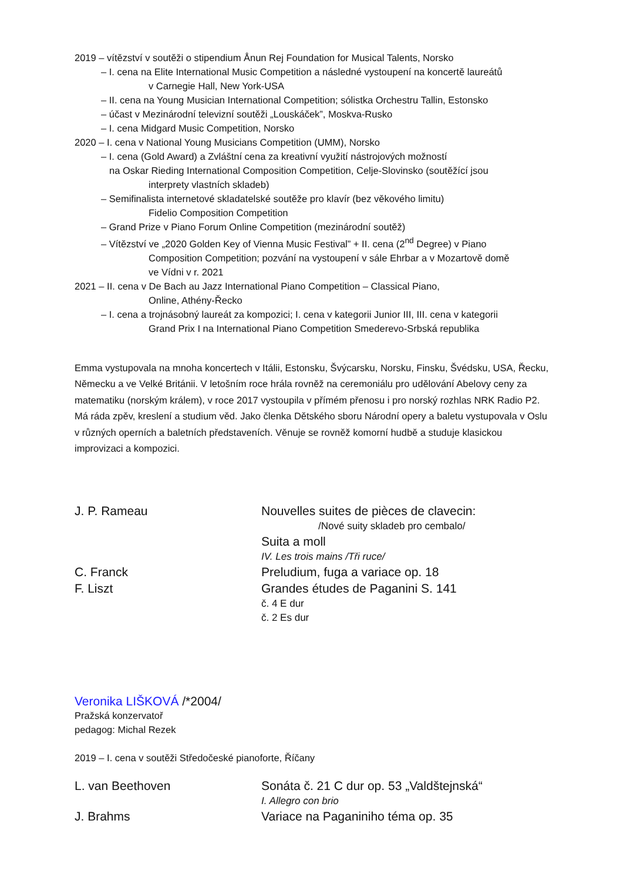2019 – vítězství v soutěži o stipendium Ånun Rej Foundation for Musical Talents, Norsko
– I. cena na Elite International Music Competition a následné vystoupení na koncertě laureátů
v Carnegie Hall, New York-USA
– II. cena na Young Musician International Competition; sólistka Orchestru Tallin, Estonsko
– účast v Mezinárodní televizní soutěži „Louskáček”, Moskva-Rusko
– I. cena Midgard Music Competition, Norsko
2020 – I. cena v National Young Musicians Competition (UMM), Norsko
– I. cena (Gold Award) a Zvláštní cena za kreativní využití nástrojových možností
na Oskar Rieding International Composition Competition, Celje-Slovinsko (soutěžící jsou
interprety vlastních skladeb)
– Semifinalista internetové skladatelské soutěže pro klavír (bez věkového limitu)
Fidelio Composition Competition
– Grand Prize v Piano Forum Online Competition (mezinárodní soutěž)
– Vítězství ve „2020 Golden Key of Vienna Music Festival” + II. cena (2<sup>nd</sup> Degree) v Piano
Composition Competition; pozvání na vystoupení v sále Ehrbar a v Mozartově domě
ve Vídni v r. 2021
2021 – II. cena v De Bach au Jazz International Piano Competition – Classical Piano,
Online, Athény-Řecko
– I. cena a trojnásobný laureát za kompozici; I. cena v kategorii Junior III, III. cena v kategorii
Grand Prix I na International Piano Competition Smederevo-Srbská republika
Emma vystupovala na mnoha koncertech v Itálii, Estonsku, Švýcarsku, Norsku, Finsku, Švédsku, USA, Řecku, Německu a ve Velké Británii. V letošním roce hrála rovněž na ceremoniálu pro udělování Abelovy ceny za matematiku (norským králem), v roce 2017 vystoupila v přímém přenosu i pro norský rozhlas NRK Radio P2. Má ráda zpěv, kreslení a studium věd. Jako členka Dětského sboru Národní opery a baletu vystupovala v Oslu v různých operních a baletních představeních. Věnuje se rovněž komorní hudbě a studuje klasickou improvizaci a kompozici.
J. P. Rameau
Nouvelles suites de pièces de clavecin:
/Nové suity skladeb pro cembalo/
Suita a moll
IV. Les trois mains /Tři ruce/
C. Franck
Preludium, fuga a variace op. 18
F. Liszt
Grandes études de Paganini S. 141
č. 4 E dur
č. 2 Es dur
Veronika LIŠKOVÁ /*2004/
Pražská konzervatoř
pedagog: Michal Rezek
2019 – I. cena v soutěži Středočeské pianoforte, Říčany
L. van Beethoven
Sonáta č. 21 C dur op. 53 „Valdštejnská“
I. Allegro con brio
J. Brahms
Variace na Paganiniho téma op. 35